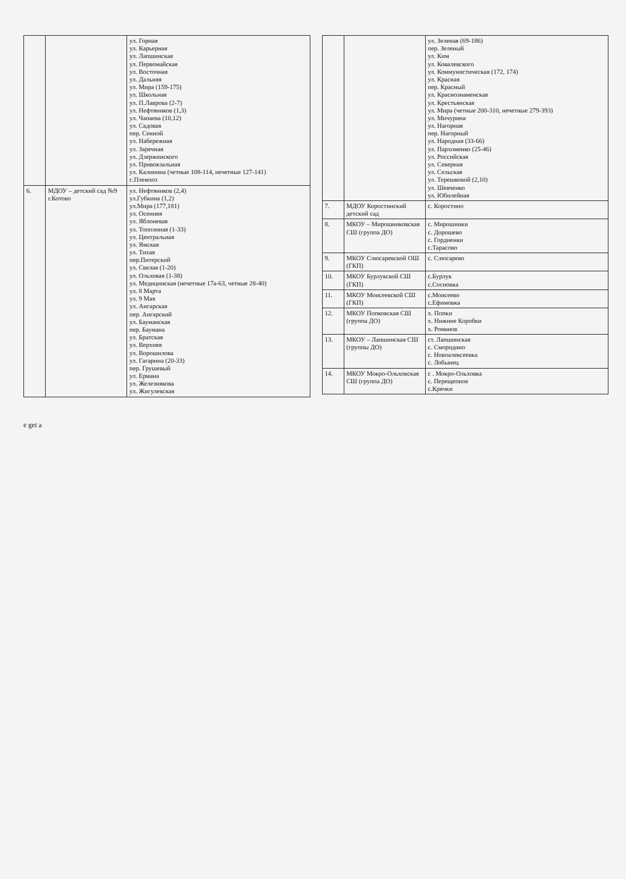| | | ул. Горная ул. Карьерная ул. Лапшинская ул. Первомайская ул. Восточная ул. Дальняя ул. Мира (159-175) ул. Школьная ул. П.Лаврова (2-7) ул. Нефтяников (1,3) ул. Чапаева (10,12) ул. Садовая пер. Сенной ул. Набережная ул. Заречная ул. Дзержинского ул. Привокзальная ул. Калинина (четные 108-114, нечетные 127-141) с.Племхоз |
| 6. | МДОУ – детский сад №9 г.Котово | ул. Нефтяников (2,4) ул.Губкина (1,2) ул.Мира (177,181) ул. Осенняя ул. Яблоневая ул. Тополиная (1-33) ул. Центральная ул. Ямская ул. Тихая пер.Питерский ул. Свелая (1-20) ул. Ольховая (1-38) ул. Медицинская (нечетные 17а-63, четные 28-40) ул. 8 Марта ул. 9 Мая ул. Ангарская пер. Ангарский ул. Бауманская пер. Баумана ул. Братская ул. Верхняя ул. Ворошилова ул. Гагарина (20-33) пер. Грушевый ул. Ермана ул. Железнякова ул. Жигулевская |
| | | ул. Зеленая (69-186) пер. Зеленый ул. Ким ул. Ковалевского ул. Коммунистическая (172, 174) ул. Красная пер. Красный ул. Краснознаменская ул. Крестьянская ул. Мира (четные 200-310, нечетные 279-393) ул. Мичурина ул. Нагорная пер. Нагорный ул. Народная (33-66) ул. Пархоменко (25-46) ул. Российская ул. Северная ул. Сельская ул. Терешковой (2,10) ул. Шевченко ул. Юбилейная |
| 7. | МДОУ Коростинский детский сад | с. Коростино |
| 8. | МКОУ – Мирошниковская СШ (группа ДО) | с. Мирошники с. Дорошево с. Гордиенки с.Тарасово |
| 9. | МКОУ Слюсаревской ОШ (ГКП) | с. Слюсарево |
| 10. | МКОУ Бурлукской СШ (ГКП) | с.Бурлук с.Сосновка |
| 11. | МКОУ Моисеевской СШ (ГКП) | с.Моисеево с.Ефимовка |
| 12. | МКОУ Попковская СШ (группа ДО) | х. Попки х. Нижние Коробки х. Романов |
| 13. | МКОУ – Лапшинская СШ (группы ДО) | ст. Лапшинская с. Смородино с. Новоалексеевка с. Лобынец |
| 14. | МКОУ Мокро-Ольховская СШ (группа ДО) | с . Мокро-Ольховка с. Перещепное с.Крячки |
e get a